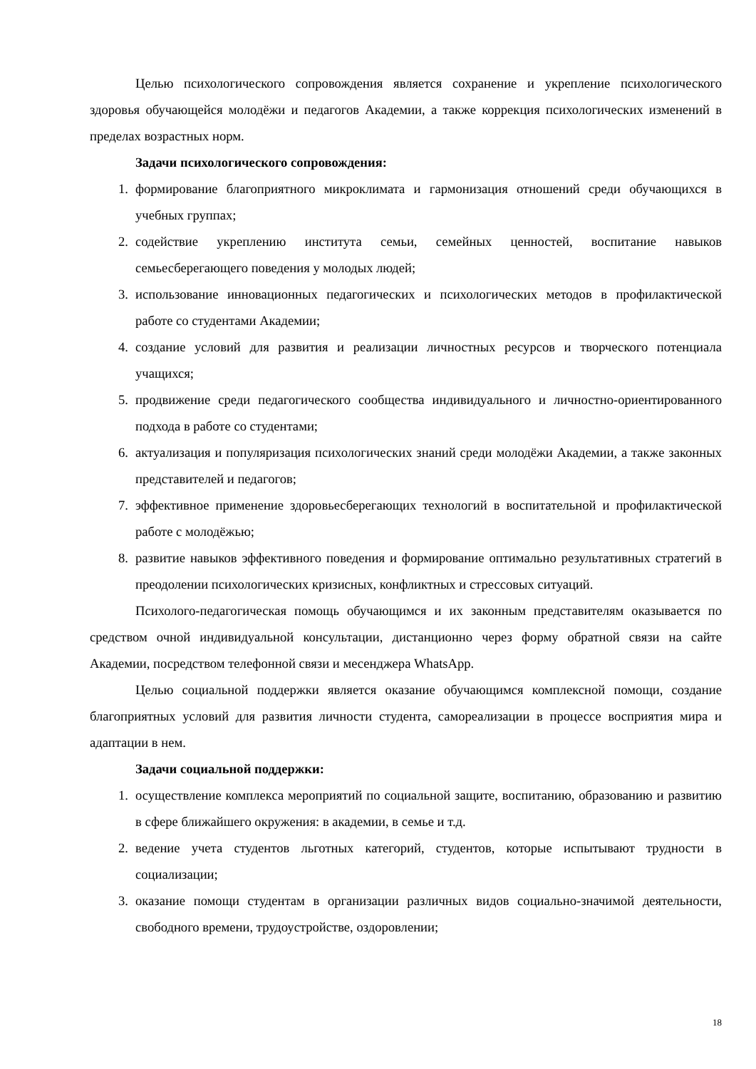Целью психологического сопровождения является сохранение и укрепление психологического здоровья обучающейся молодёжи и педагогов Академии, а также коррекция психологических изменений в пределах возрастных норм.
Задачи психологического сопровождения:
1. формирование благоприятного микроклимата и гармонизация отношений среди обучающихся в учебных группах;
2. содействие укреплению института семьи, семейных ценностей, воспитание навыков семьесберегающего поведения у молодых людей;
3. использование инновационных педагогических и психологических методов в профилактической работе со студентами Академии;
4. создание условий для развития и реализации личностных ресурсов и творческого потенциала учащихся;
5. продвижение среди педагогического сообщества индивидуального и личностно-ориентированного подхода в работе со студентами;
6. актуализация и популяризация психологических знаний среди молодёжи Академии, а также законных представителей и педагогов;
7. эффективное применение здоровьесберегающих технологий в воспитательной и профилактической работе с молодёжью;
8. развитие навыков эффективного поведения и формирование оптимально результативных стратегий в преодолении психологических кризисных, конфликтных и стрессовых ситуаций.
Психолого-педагогическая помощь обучающимся и их законным представителям оказывается по средством очной индивидуальной консультации, дистанционно через форму обратной связи на сайте Академии, посредством телефонной связи и месенджера WhatsApp.
Целью социальной поддержки является оказание обучающимся комплексной помощи, создание благоприятных условий для развития личности студента, самореализации в процессе восприятия мира и адаптации в нем.
Задачи социальной поддержки:
1. осуществление комплекса мероприятий по социальной защите, воспитанию, образованию и развитию в сфере ближайшего окружения: в академии, в семье и т.д.
2. ведение учета студентов льготных категорий, студентов, которые испытывают трудности в социализации;
3. оказание помощи студентам в организации различных видов социально-значимой деятельности, свободного времени, трудоустройстве, оздоровлении;
18